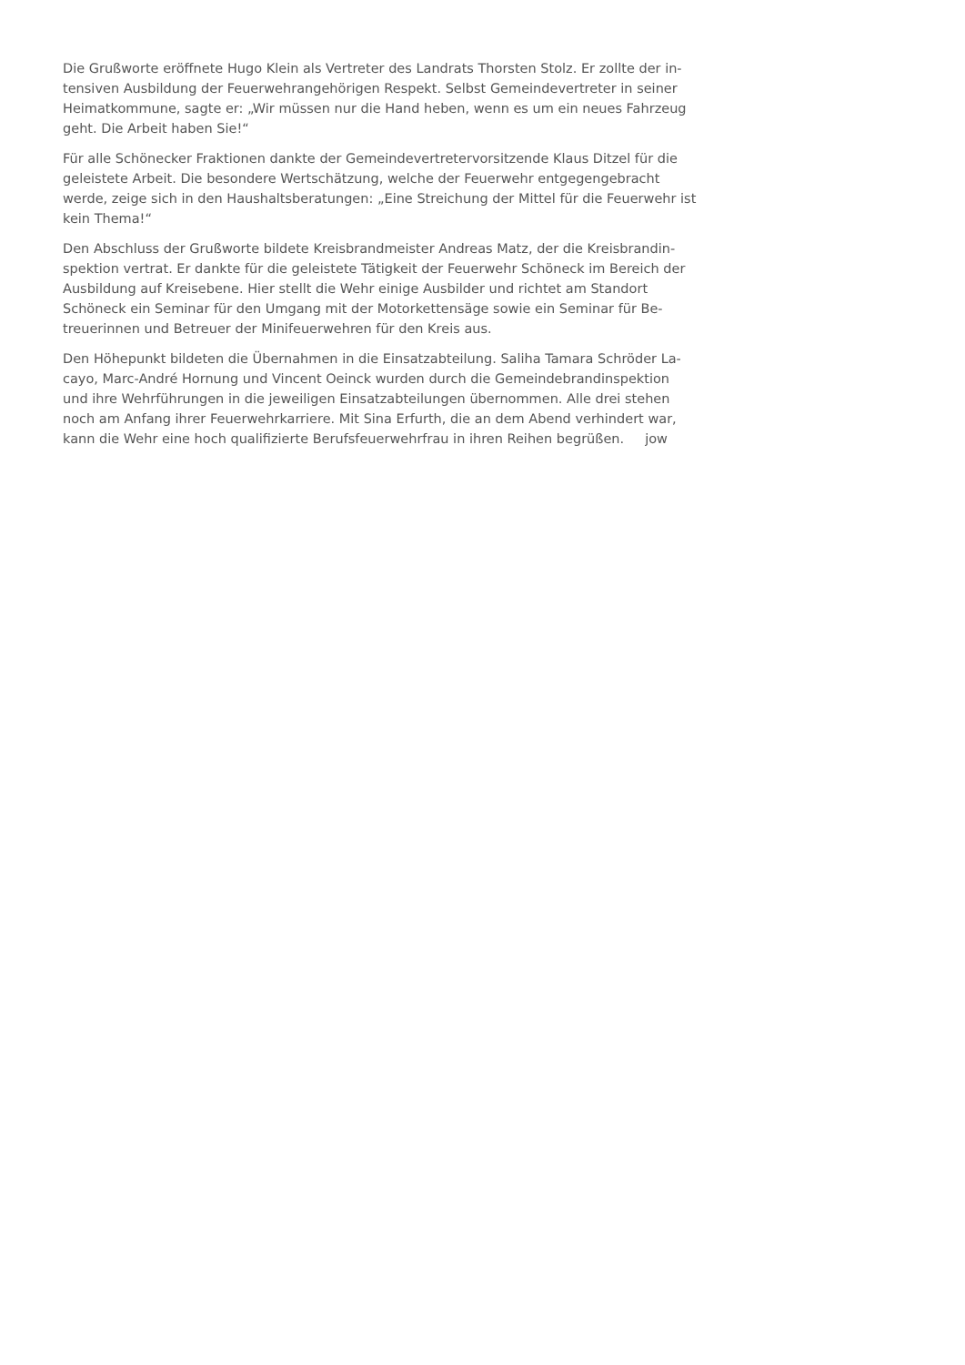Die Grußworte eröffnete Hugo Klein als Vertreter des Landrats Thorsten Stolz. Er zollte der in-
tensiven Ausbildung der Feuerwehrangehörigen Respekt. Selbst Gemeindevertreter in seiner
Heimatkommune, sagte er: „Wir müssen nur die Hand heben, wenn es um ein neues Fahrzeug
geht. Die Arbeit haben Sie!“
Für alle Schönecker Fraktionen dankte der Gemeindevertretervorsitzende Klaus Ditzel für die
geleistete Arbeit. Die besondere Wertschätzung, welche der Feuerwehr entgegengebracht
werde, zeige sich in den Haushaltsberatungen: „Eine Streichung der Mittel für die Feuerwehr ist
kein Thema!“
Den Abschluss der Grußworte bildete Kreisbrandmeister Andreas Matz, der die Kreisbrandin-
spektion vertrat. Er dankte für die geleistete Tätigkeit der Feuerwehr Schöneck im Bereich der
Ausbildung auf Kreisebene. Hier stellt die Wehr einige Ausbilder und richtet am Standort
Schöneck ein Seminar für den Umgang mit der Motorkettensäge sowie ein Seminar für Be-
treuerinnen und Betreuer der Minifeuerwehren für den Kreis aus.
Den Höhepunkt bildeten die Übernahmen in die Einsatzabteilung. Saliha Tamara Schröder La-
cayo, Marc-André Hornung und Vincent Oeinck wurden durch die Gemeindebrandinspektion
und ihre Wehrführungen in die jeweiligen Einsatzabteilungen übernommen. Alle drei stehen
noch am Anfang ihrer Feuerwehrkarriere. Mit Sina Erfurth, die an dem Abend verhindert war,
kann die Wehr eine hoch qualifizierte Berufsfeuerwehrfrau in ihren Reihen begrüßen. jow